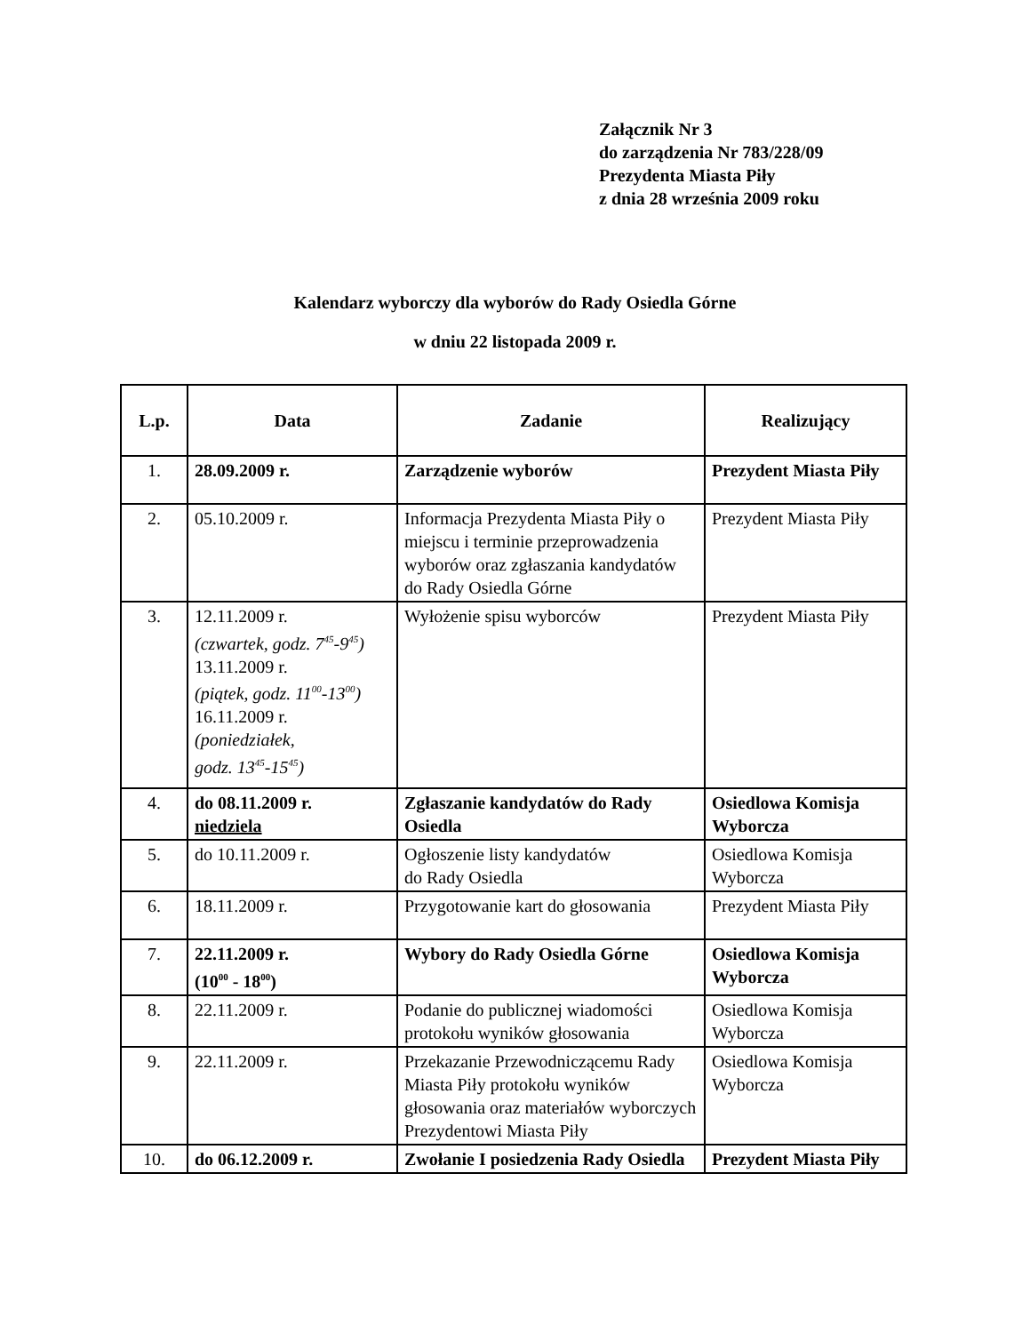Załącznik Nr 3
do zarządzenia Nr 783/228/09
Prezydenta Miasta Piły
z dnia 28 września 2009 roku
Kalendarz wyborczy dla wyborów do Rady Osiedla Górne
w dniu 22 listopada 2009 r.
| L.p. | Data | Zadanie | Realizujący |
| --- | --- | --- | --- |
| 1. | 28.09.2009 r. | Zarządzenie wyborów | Prezydent Miasta Piły |
| 2. | 05.10.2009 r. | Informacja Prezydenta Miasta Piły o miejscu i terminie przeprowadzenia wyborów oraz zgłaszania kandydatów do Rady Osiedla Górne | Prezydent Miasta Piły |
| 3. | 12.11.2009 r. (czwartek, godz. 7<sup>45</sup>-9<sup>45</sup>) 13.11.2009 r. (piątek, godz. 11<sup>00</sup>-13<sup>00</sup>) 16.11.2009 r. (poniedziałek, godz. 13<sup>45</sup>-15<sup>45</sup>) | Wyłożenie spisu wyborców | Prezydent Miasta Piły |
| 4. | do 08.11.2009 r. niedziela | Zgłaszanie kandydatów do Rady Osiedla | Osiedlowa Komisja Wyborcza |
| 5. | do 10.11.2009 r. | Ogłoszenie listy kandydatów do Rady Osiedla | Osiedlowa Komisja Wyborcza |
| 6. | 18.11.2009 r. | Przygotowanie kart do głosowania | Prezydent Miasta Piły |
| 7. | 22.11.2009 r. (10<sup>00</sup> - 18<sup>00</sup>) | Wybory do Rady Osiedla Górne | Osiedlowa Komisja Wyborcza |
| 8. | 22.11.2009 r. | Podanie do publicznej wiadomości protokołu wyników głosowania | Osiedlowa Komisja Wyborcza |
| 9. | 22.11.2009 r. | Przekazanie Przewodniczącemu Rady Miasta Piły protokołu wyników głosowania oraz materiałów wyborczych Prezydentowi Miasta Piły | Osiedlowa Komisja Wyborcza |
| 10. | do 06.12.2009 r. | Zwołanie I posiedzenia Rady Osiedla | Prezydent Miasta Piły |